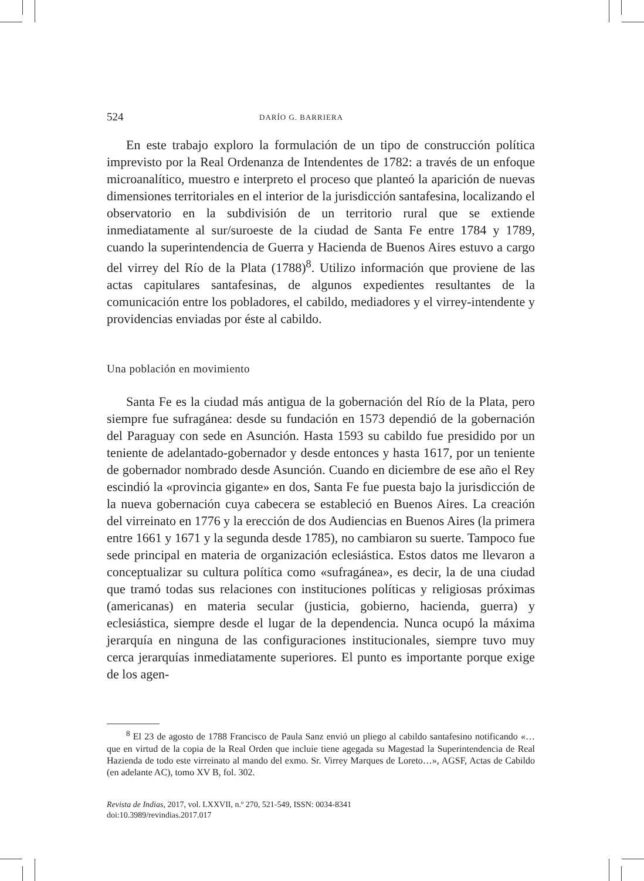524 DARÍO G. BARRIERA
En este trabajo exploro la formulación de un tipo de construcción política imprevisto por la Real Ordenanza de Intendentes de 1782: a través de un enfoque microanalítico, muestro e interpreto el proceso que planteó la aparición de nuevas dimensiones territoriales en el interior de la jurisdicción santafesina, localizando el observatorio en la subdivisión de un territorio rural que se extiende inmediatamente al sur/suroeste de la ciudad de Santa Fe entre 1784 y 1789, cuando la superintendencia de Guerra y Hacienda de Buenos Aires estuvo a cargo del virrey del Río de la Plata (1788)<sup>8</sup>. Utilizo información que proviene de las actas capitulares santafesinas, de algunos expedientes resultantes de la comunicación entre los pobladores, el cabildo, mediadores y el virrey-intendente y providencias enviadas por éste al cabildo.
Una población en movimiento
Santa Fe es la ciudad más antigua de la gobernación del Río de la Plata, pero siempre fue sufragánea: desde su fundación en 1573 dependió de la gobernación del Paraguay con sede en Asunción. Hasta 1593 su cabildo fue presidido por un teniente de adelantado-gobernador y desde entonces y hasta 1617, por un teniente de gobernador nombrado desde Asunción. Cuando en diciembre de ese año el Rey escindió la «provincia gigante» en dos, Santa Fe fue puesta bajo la jurisdicción de la nueva gobernación cuya cabecera se estableció en Buenos Aires. La creación del virreinato en 1776 y la erección de dos Audiencias en Buenos Aires (la primera entre 1661 y 1671 y la segunda desde 1785), no cambiaron su suerte. Tampoco fue sede principal en materia de organización eclesiástica. Estos datos me llevaron a conceptualizar su cultura política como «sufragánea», es decir, la de una ciudad que tramó todas sus relaciones con instituciones políticas y religiosas próximas (americanas) en materia secular (justicia, gobierno, hacienda, guerra) y eclesiástica, siempre desde el lugar de la dependencia. Nunca ocupó la máxima jerarquía en ninguna de las configuraciones institucionales, siempre tuvo muy cerca jerarquías inmediatamente superiores. El punto es importante porque exige de los agen-
<sup>8</sup> El 23 de agosto de 1788 Francisco de Paula Sanz envió un pliego al cabildo santafesino notificando «…que en virtud de la copia de la Real Orden que incluie tiene agegada su Magestad la Superintendencia de Real Hazienda de todo este virreinato al mando del exmo. Sr. Virrey Marques de Loreto…», AGSF, Actas de Cabildo (en adelante AC), tomo XV B, fol. 302.
Revista de Indias, 2017, vol. LXXVII, n.º 270, 521-549, ISSN: 0034-8341
doi:10.3989/revindias.2017.017